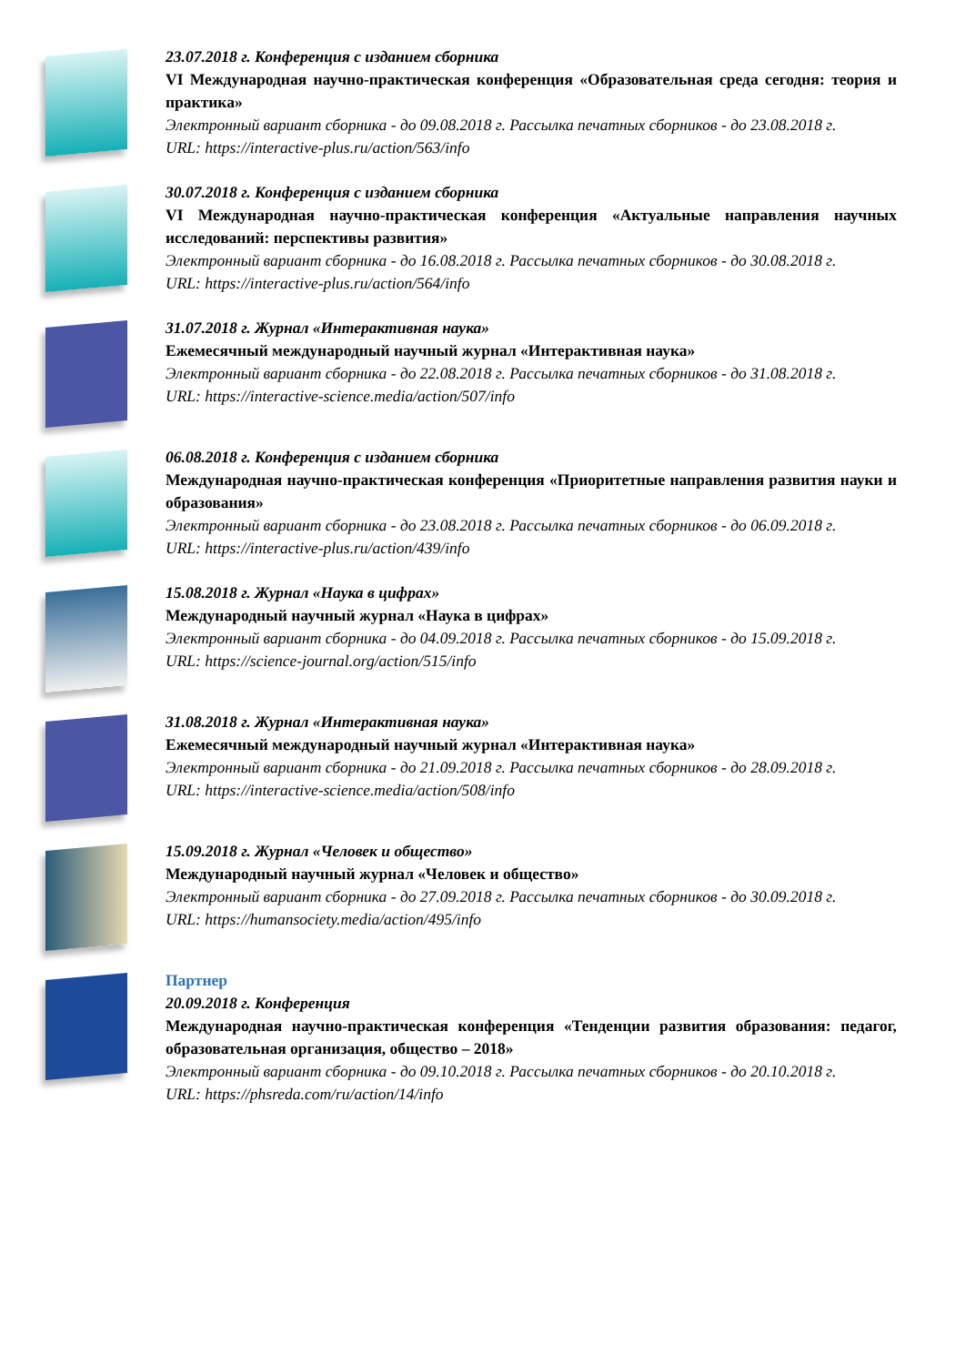23.07.2018 г. Конференция с изданием сборника
VI Международная научно-практическая конференция «Образовательная среда сегодня: теория и практика»
Электронный вариант сборника - до 09.08.2018 г. Рассылка печатных сборников - до 23.08.2018 г.
URL: https://interactive-plus.ru/action/563/info
30.07.2018 г. Конференция с изданием сборника
VI Международная научно-практическая конференция «Актуальные направления научных исследований: перспективы развития»
Электронный вариант сборника - до 16.08.2018 г. Рассылка печатных сборников - до 30.08.2018 г.
URL: https://interactive-plus.ru/action/564/info
31.07.2018 г. Журнал «Интерактивная наука»
Ежемесячный международный научный журнал «Интерактивная наука»
Электронный вариант сборника - до 22.08.2018 г. Рассылка печатных сборников - до 31.08.2018 г.
URL: https://interactive-science.media/action/507/info
06.08.2018 г. Конференция с изданием сборника
Международная научно-практическая конференция «Приоритетные направления развития науки и образования»
Электронный вариант сборника - до 23.08.2018 г. Рассылка печатных сборников - до 06.09.2018 г.
URL: https://interactive-plus.ru/action/439/info
15.08.2018 г. Журнал «Наука в цифрах»
Международный научный журнал «Наука в цифрах»
Электронный вариант сборника - до 04.09.2018 г. Рассылка печатных сборников - до 15.09.2018 г.
URL: https://science-journal.org/action/515/info
31.08.2018 г. Журнал «Интерактивная наука»
Ежемесячный международный научный журнал «Интерактивная наука»
Электронный вариант сборника - до 21.09.2018 г. Рассылка печатных сборников - до 28.09.2018 г.
URL: https://interactive-science.media/action/508/info
15.09.2018 г. Журнал «Человек и общество»
Международный научный журнал «Человек и общество»
Электронный вариант сборника - до 27.09.2018 г. Рассылка печатных сборников - до 30.09.2018 г.
URL: https://humansociety.media/action/495/info
Партнер
20.09.2018 г. Конференция
Международная научно-практическая конференция «Тенденции развития образования: педагог, образовательная организация, общество – 2018»
Электронный вариант сборника - до 09.10.2018 г. Рассылка печатных сборников - до 20.10.2018 г.
URL: https://phsreda.com/ru/action/14/info